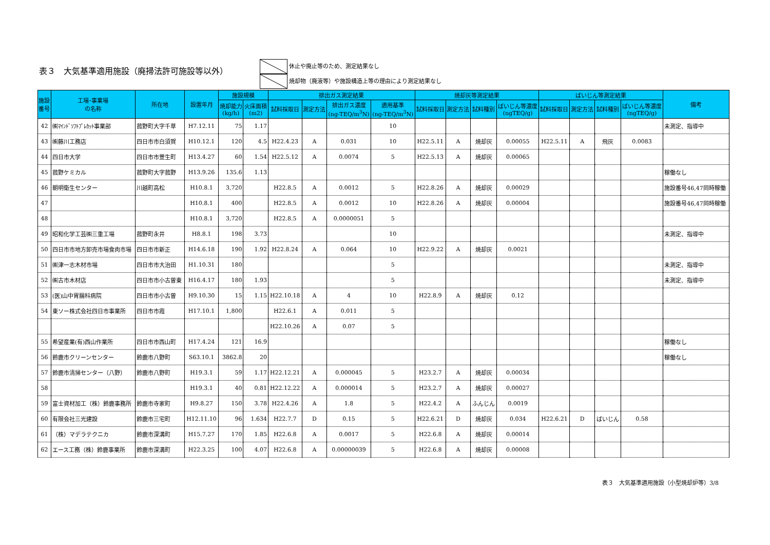表３　大気基準適用施設（廃掃法許可施設等以外）
休止や廃止等のため、測定結果なし
焼却物（廃液等）や施設構造上等の理由により測定結果なし
| 施設 番号 | 工場･事業場 の名称 | 所在地 | 設置年月 | 施設規模 | | 排出ガス測定結果 | | | | 焼却灰等測定結果 | | | | ばいじん等測定結果 | | | | 備考 |
| --- | --- | --- | --- | --- | --- | --- | --- | --- | --- | --- | --- | --- | --- | --- | --- | --- | --- | --- |
| | | | | 焼却能力 (kg/h) | 火床面積 (m2) | 試料採取日 | 測定方法 | 排出ガス濃度 (ng-TEQ/m<sup>3</sup>N) | 適用基準 (ng-TEQ/m<sup>3</sup>N) | 試料採取日 | 測定方法 | 試料種別 | ばいじん等濃度 (ngTEQ/g) | 試料採取日 | 測定方法 | 試料種別 | ばいじん等濃度 (ngTEQ/g) | |
| 42 | ㈱ﾏｲﾝﾄﾞｿﾌﾄﾌﾞﾚｶｯﾄ事業部 | 菰野町大字千草 | H7.12.11 | 75 | 1.17 | | | | 10 | | | | | | | | | 未測定、指導中 |
| 43 | ㈱藤川工務店 | 四日市市白須賀 | H10.12.1 | 120 | 4.5 | H22.4.23 | A | 0.031 | 10 | H22.5.11 | A | 焼却灰 | 0.00055 | H22.5.11 | A | 飛灰 | 0.0083 | |
| 44 | 四日市大学 | 四日市市萱生町 | H13.4.27 | 60 | 1.54 | H22.5.12 | A | 0.0074 | 5 | H22.5.13 | A | 焼却灰 | 0.00065 | | | | | |
| 45 | 菰野ケミカル | 菰野町大字菰野 | H13.9.26 | 135.6 | 1.13 | | | | | | | | | | | | | 稼働なし |
| 46 | 朝明衛生センター | 川越町高松 | H10.8.1 | 3,720 | | H22.8.5 | A | 0.0012 | 5 | H22.8.26 | A | 焼却灰 | 0.00029 | | | | | 施設番号46,47同時稼働 |
| 47 | | | H10.8.1 | 400 | | H22.8.5 | A | 0.0012 | 10 | H22.8.26 | A | 焼却灰 | 0.00004 | | | | | 施設番号46,47同時稼働 |
| 48 | | | H10.8.1 | 3,720 | | H22.8.5 | A | 0.0000051 | 5 | | | | | | | | | |
| 49 | 昭和化学工芸㈱三重工場 | 菰野町永井 | H8.8.1 | 198 | 3.73 | | | | 10 | | | | | | | | | 未測定、指導中 |
| 50 | 四日市市地方卸売市場食肉市場 | 四日市市新正 | H14.6.18 | 190 | 1.92 | H22.8.24 | A | 0.064 | 10 | H22.9.22 | A | 焼却灰 | 0.0021 | | | | | |
| 51 | ㈱津一志木材市場 | 四日市市大治田 | H1.10.31 | 180 | | | | | 5 | | | | | | | | | 未測定、指導中 |
| 52 | ㈱古市木材店 | 四日市市小古曽東 | H16.4.17 | 180 | 1.93 | | | | 5 | | | | | | | | | 未測定、指導中 |
| 53 | (医)山中胃腸科病院 | 四日市市小古曽 | H9.10.30 | 15 | 1.15 | H22.10.18 | A | 4 | 10 | H22.8.9 | A | 焼却灰 | 0.12 | | | | | |
| 54 | 東ソー株式会社四日市事業所 | 四日市市霞 | H17.10.1 | 1,800 | | H22.6.1 | A | 0.011 | 5 | | | | | | | | | |
| | | | | | | H22.10.26 | A | 0.07 | 5 | | | | | | | | | |
| 55 | 希望産業(有)西山作業所 | 四日市市西山町 | H17.4.24 | 121 | 16.9 | | | | | | | | | | | | | 稼働なし |
| 56 | 鈴鹿市クリーンセンター | 鈴鹿市八野町 | S63.10.1 | 3862.8 | 20 | | | | | | | | | | | | | 稼働なし |
| 57 | 鈴鹿市清掃センター（八野） | 鈴鹿市八野町 | H19.3.1 | 59 | 1.17 | H22.12.21 | A | 0.000045 | 5 | H23.2.7 | A | 焼却灰 | 0.00034 | | | | | |
| 58 | | | H19.3.1 | 40 | 0.81 | H22.12.22 | A | 0.000014 | 5 | H23.2.7 | A | 焼却灰 | 0.00027 | | | | | |
| 59 | 富士資材加工（株）鈴鹿事務所 | 鈴鹿市寺家町 | H9.8.27 | 150 | 3.78 | H22.4.26 | A | 1.8 | 5 | H22.4.2 | A | ふんじん | 0.0019 | | | | | |
| 60 | 有限会社三光建設 | 鈴鹿市三宅町 | H12.11.10 | 96 | 1.634 | H22.7.7 | D | 0.15 | 5 | H22.6.21 | D | 焼却灰 | 0.034 | H22.6.21 | D | ばいじん | 0.58 | |
| 61 | （株）マデラテクニカ | 鈴鹿市深溝町 | H15.7.27 | 170 | 1.85 | H22.6.8 | A | 0.0017 | 5 | H22.6.8 | A | 焼却灰 | 0.00014 | | | | | |
| 62 | エース工務（株）鈴鹿事業所 | 鈴鹿市深溝町 | H22.3.25 | 100 | 4.07 | H22.6.8 | A | 0.00000039 | 5 | H22.6.8 | A | 焼却灰 | 0.00008 | | | | | |
表３　大気基準適用施設（小型焼却炉等）3/8